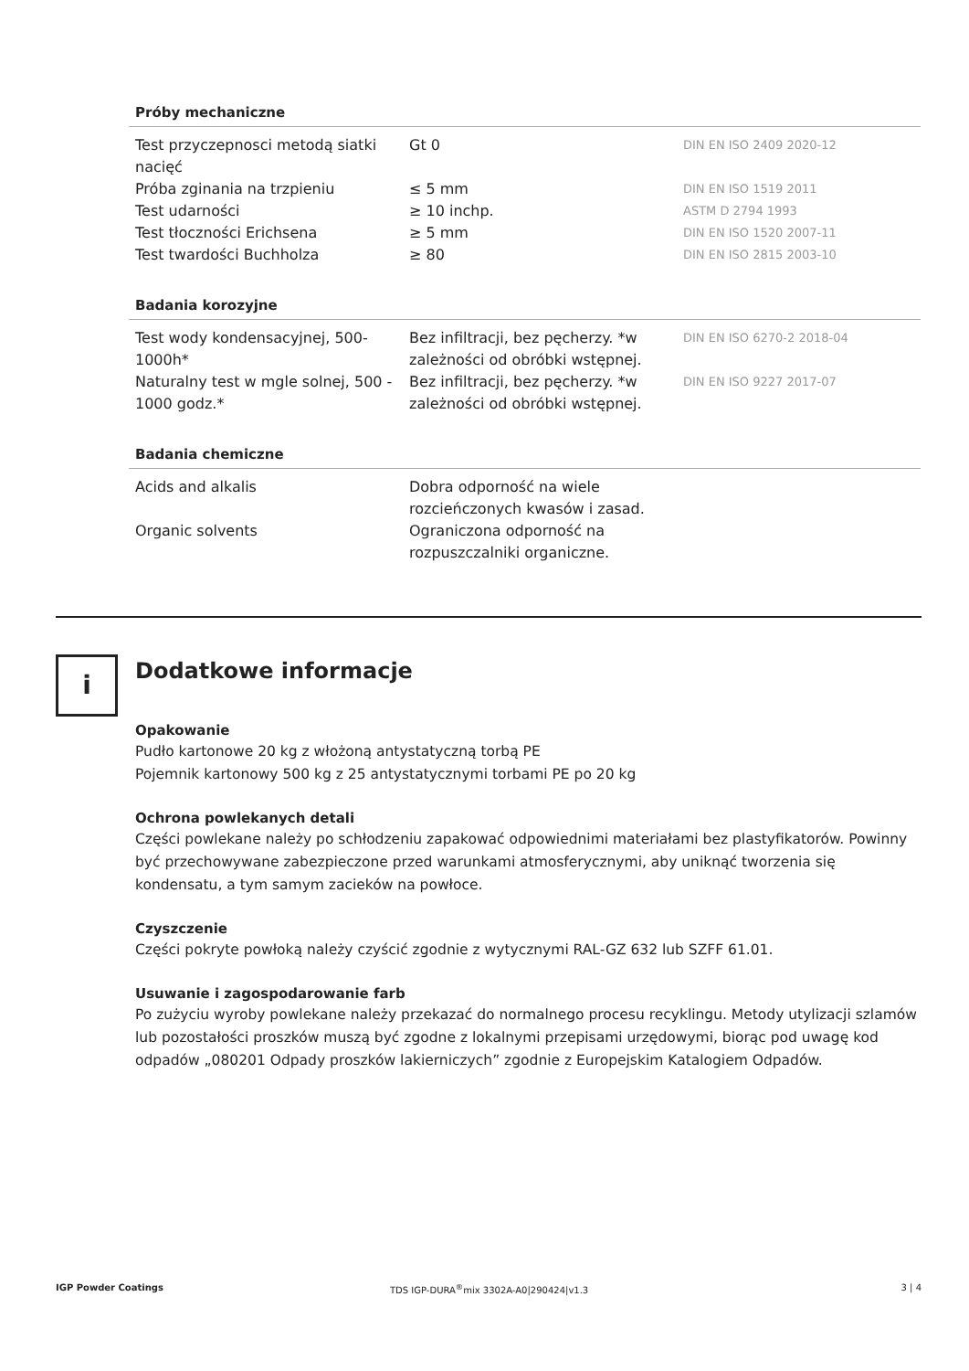Próby mechaniczne
| Test przyczepnosci metodą siatki nacięć | Gt 0 | DIN EN ISO 2409 2020-12 |
| Próba zginania na trzpieniu | ≤ 5 mm | DIN EN ISO 1519 2011 |
| Test udarności | ≥ 10 inchp. | ASTM D 2794 1993 |
| Test tłoczności Erichsena | ≥ 5 mm | DIN EN ISO 1520 2007-11 |
| Test twardości Buchholza | ≥ 80 | DIN EN ISO 2815 2003-10 |
Badania korozyjne
| Test wody kondensacyjnej, 500-1000h* | Bez infiltracji, bez pęcherzy. *w zależności od obróbki wstępnej. | DIN EN ISO 6270-2 2018-04 |
| Naturalny test w mgle solnej, 500 - 1000 godz.* | Bez infiltracji, bez pęcherzy. *w zależności od obróbki wstępnej. | DIN EN ISO 9227 2017-07 |
Badania chemiczne
| Acids and alkalis | Dobra odporność na wiele rozcieńczonych kwasów i zasad. | |
| Organic solvents | Ograniczona odporność na rozpuszczalniki organiczne. | |
i
Dodatkowe informacje
Opakowanie
Pudło kartonowe 20 kg z włożoną antystatyczną torbą PE
Pojemnik kartonowy 500 kg z 25 antystatycznymi torbami PE po 20 kg
Ochrona powlekanych detali
Części powlekane należy po schłodzeniu zapakować odpowiednimi materiałami bez plastyfikatorów. Powinny być przechowywane zabezpieczone przed warunkami atmosferycznymi, aby uniknąć tworzenia się kondensatu, a tym samym zacieków na powłoce.
Czyszczenie
Części pokryte powłoką należy czyścić zgodnie z wytycznymi RAL-GZ 632 lub SZFF 61.01.
Usuwanie i zagospodarowanie farb
Po zużyciu wyroby powlekane należy przekazać do normalnego procesu recyklingu. Metody utylizacji szlamów lub pozostałości proszków muszą być zgodne z lokalnymi przepisami urzędowymi, biorąc pod uwagę kod odpadów „080201 Odpady proszków lakierniczych” zgodnie z Europejskim Katalogiem Odpadów.
IGP Powder Coatings TDS IGP-DURA<sup>®</sup>mix 3302A-A0|290424|v1.3 3 | 4